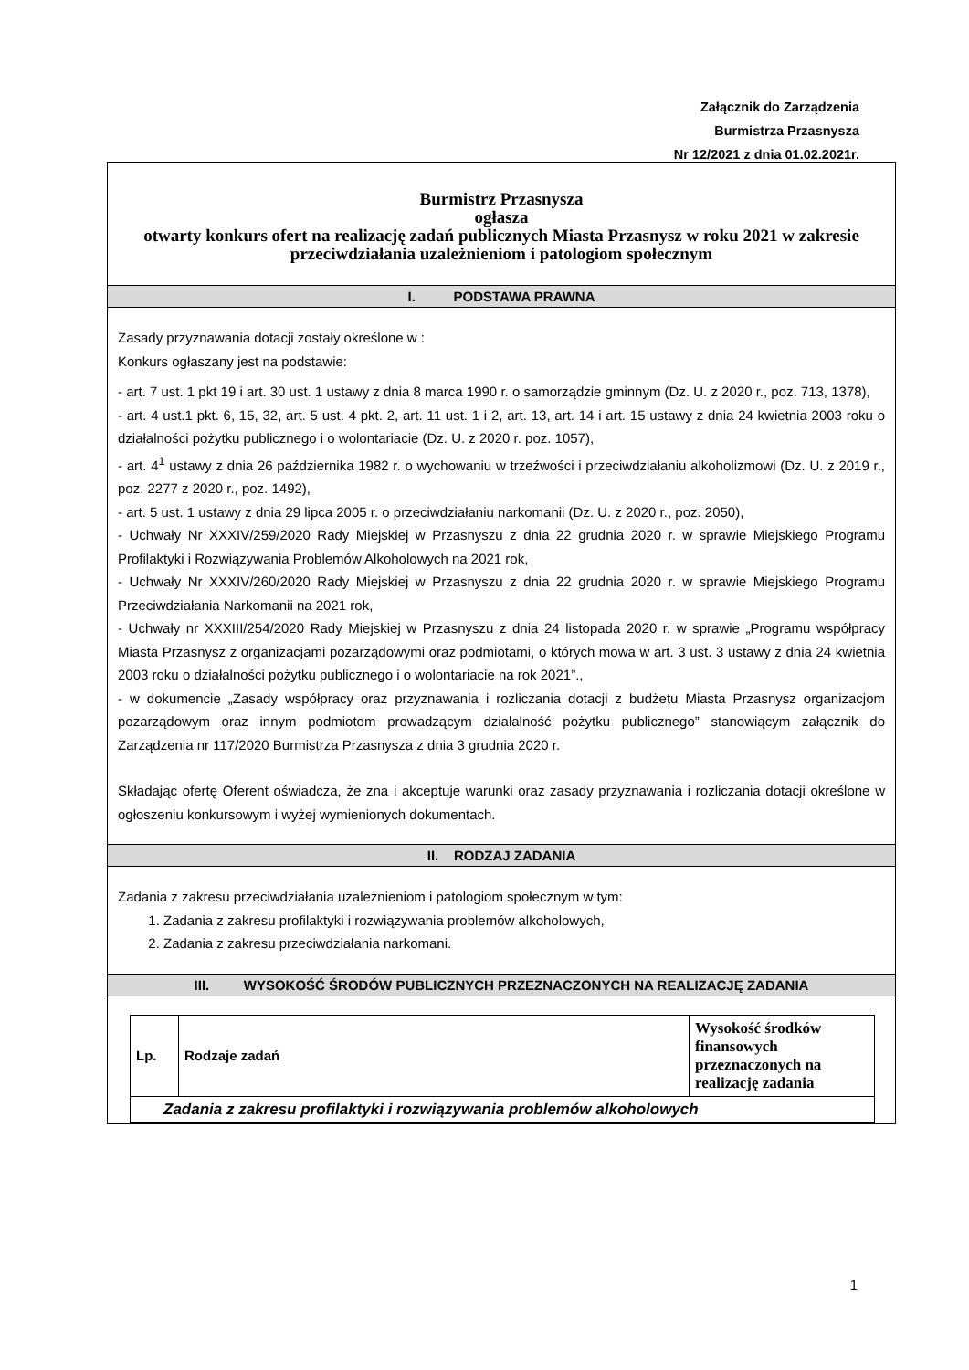Załącznik do Zarządzenia
Burmistrza Przasnysza
Nr 12/2021 z dnia 01.02.2021r.
Burmistrz Przasnysza
ogłasza
otwarty konkurs ofert na realizację zadań publicznych Miasta Przasnysz w roku 2021 w zakresie przeciwdziałania uzależnieniom i patologiom społecznym
I. PODSTAWA PRAWNA
Zasady przyznawania dotacji zostały określone w :
Konkurs ogłaszany jest na podstawie:
- art. 7 ust. 1 pkt 19 i art. 30 ust. 1 ustawy z dnia 8 marca 1990 r. o samorządzie gminnym (Dz. U. z 2020 r., poz. 713, 1378),
- art. 4 ust.1 pkt. 6, 15, 32, art. 5 ust. 4 pkt. 2, art. 11 ust. 1 i 2, art. 13, art. 14 i art. 15 ustawy z dnia 24 kwietnia 2003 roku o działalności pożytku publicznego i o wolontariacie (Dz. U. z 2020 r. poz. 1057),
- art. 4<sup>1</sup> ustawy z dnia 26 października 1982 r. o wychowaniu w trzeźwości i przeciwdziałaniu alkoholizmowi (Dz. U. z 2019 r., poz. 2277 z 2020 r., poz. 1492),
- art. 5 ust. 1 ustawy z dnia 29 lipca 2005 r. o przeciwdziałaniu narkomanii (Dz. U. z 2020 r., poz. 2050),
- Uchwały Nr XXXIV/259/2020 Rady Miejskiej w Przasnyszu z dnia 22 grudnia 2020 r. w sprawie Miejskiego Programu Profilaktyki i Rozwiązywania Problemów Alkoholowych na 2021 rok,
- Uchwały Nr XXXIV/260/2020 Rady Miejskiej w Przasnyszu z dnia 22 grudnia 2020 r. w sprawie Miejskiego Programu Przeciwdziałania Narkomanii na 2021 rok,
- Uchwały nr XXXIII/254/2020 Rady Miejskiej w Przasnyszu z dnia 24 listopada 2020 r. w sprawie „Programu współpracy Miasta Przasnysz z organizacjami pozarządowymi oraz podmiotami, o których mowa w art. 3 ust. 3 ustawy z dnia 24 kwietnia 2003 roku o działalności pożytku publicznego i o wolontariacie na rok 2021”.,
- w dokumencie „Zasady współpracy oraz przyznawania i rozliczania dotacji z budżetu Miasta Przasnysz organizacjom pozarządowym oraz innym podmiotom prowadzącym działalność pożytku publicznego” stanowiącym załącznik do Zarządzenia nr 117/2020 Burmistrza Przasnysza z dnia 3 grudnia 2020 r.
Składając ofertę Oferent oświadcza, że zna i akceptuje warunki oraz zasady przyznawania i rozliczania dotacji określone w ogłoszeniu konkursowym i wyżej wymienionych dokumentach.
II. RODZAJ ZADANIA
Zadania z zakresu przeciwdziałania uzależnieniom i patologiom społecznym w tym:
1. Zadania z zakresu profilaktyki i rozwiązywania problemów alkoholowych,
2. Zadania z zakresu przeciwdziałania narkomani.
III. WYSOKOŚĆ ŚRODÓW PUBLICZNYCH PRZEZNACZONYCH NA REALIZACJĘ ZADANIA
| Lp. | Rodzaje zadań | Wysokość środków finansowych przeznaczonych na realizację zadania |
| Zadania z zakresu profilaktyki i rozwiązywania problemów alkoholowych | | |
1